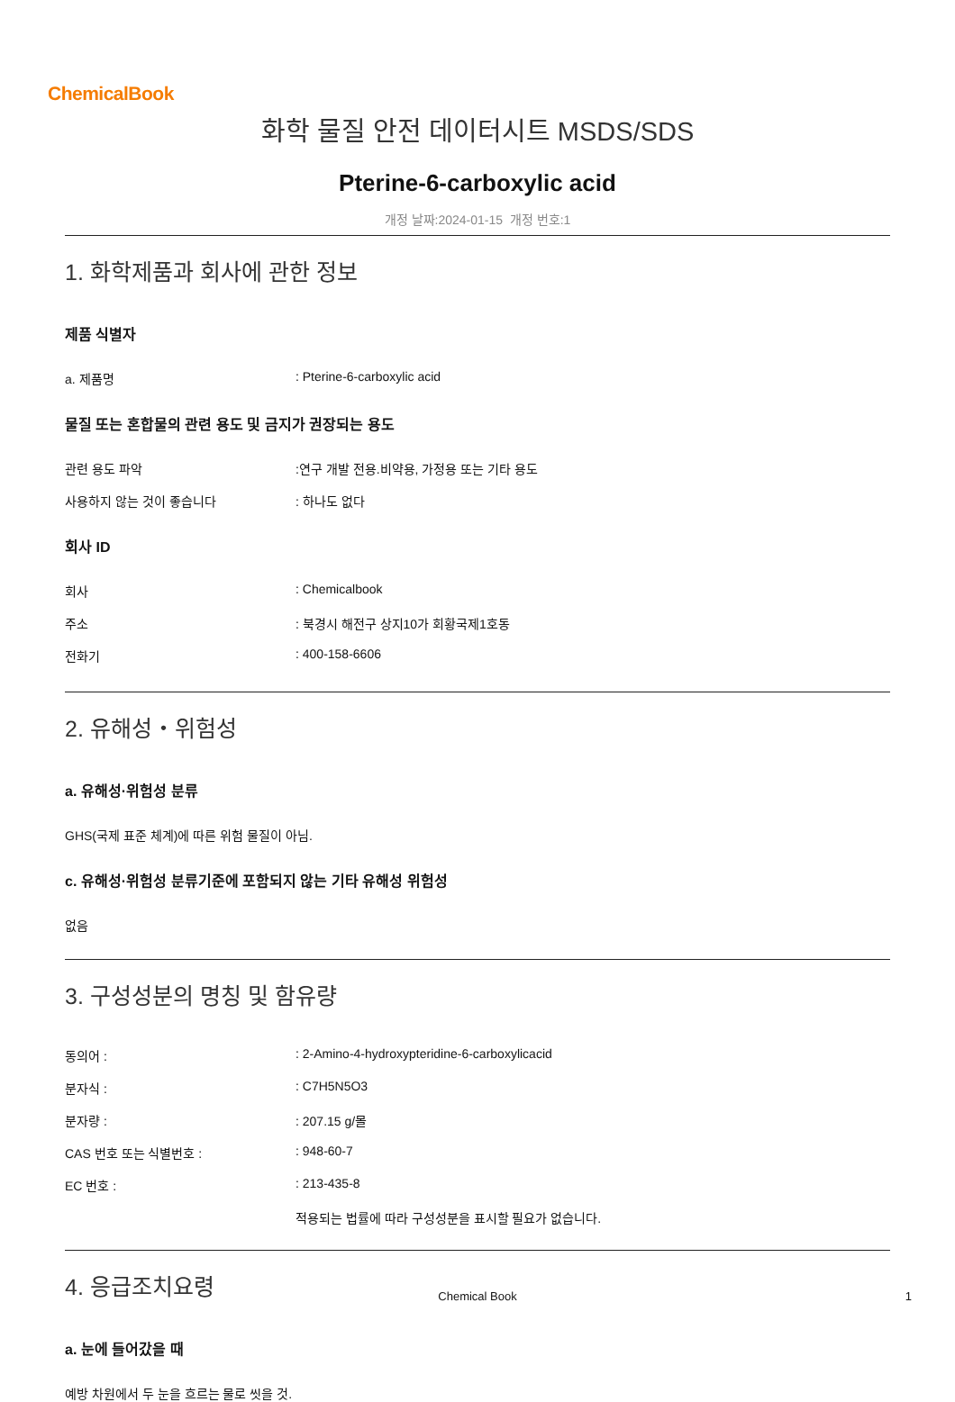ChemicalBook
화학 물질 안전 데이터시트 MSDS/SDS
Pterine-6-carboxylic acid
개정 날짜:2024-01-15 개정 번호:1
1. 화학제품과 회사에 관한 정보
제품 식별자
a. 제품명 : Pterine-6-carboxylic acid
물질 또는 혼합물의 관련 용도 및 금지가 권장되는 용도
관련 용도 파악 :연구 개발 전용.비약용, 가정용 또는 기타 용도
사용하지 않는 것이 좋습니다 : 하나도 없다
회사 ID
회사 : Chemicalbook
주소 : 북경시 해전구 상지10가 회황국제1호동
전화기 : 400-158-6606
2. 유해성・위험성
a. 유해성·위험성 분류
GHS(국제 표준 체계)에 따른 위험 물질이 아님.
c. 유해성·위험성 분류기준에 포함되지 않는 기타 유해성 위험성
없음
3. 구성성분의 명칭 및 함유량
동의어 : : 2-Amino-4-hydroxypteridine-6-carboxylicacid
분자식 : : C7H5N5O3
분자량 : : 207.15 g/몰
CAS 번호 또는 식별번호 : : 948-60-7
EC 번호 : : 213-435-8
적용되는 법률에 따라 구성성분을 표시할 필요가 없습니다.
4. 응급조치요령
a. 눈에 들어갔을 때
예방 차원에서 두 눈을 흐르는 물로 씻을 것.
Chemical Book 1